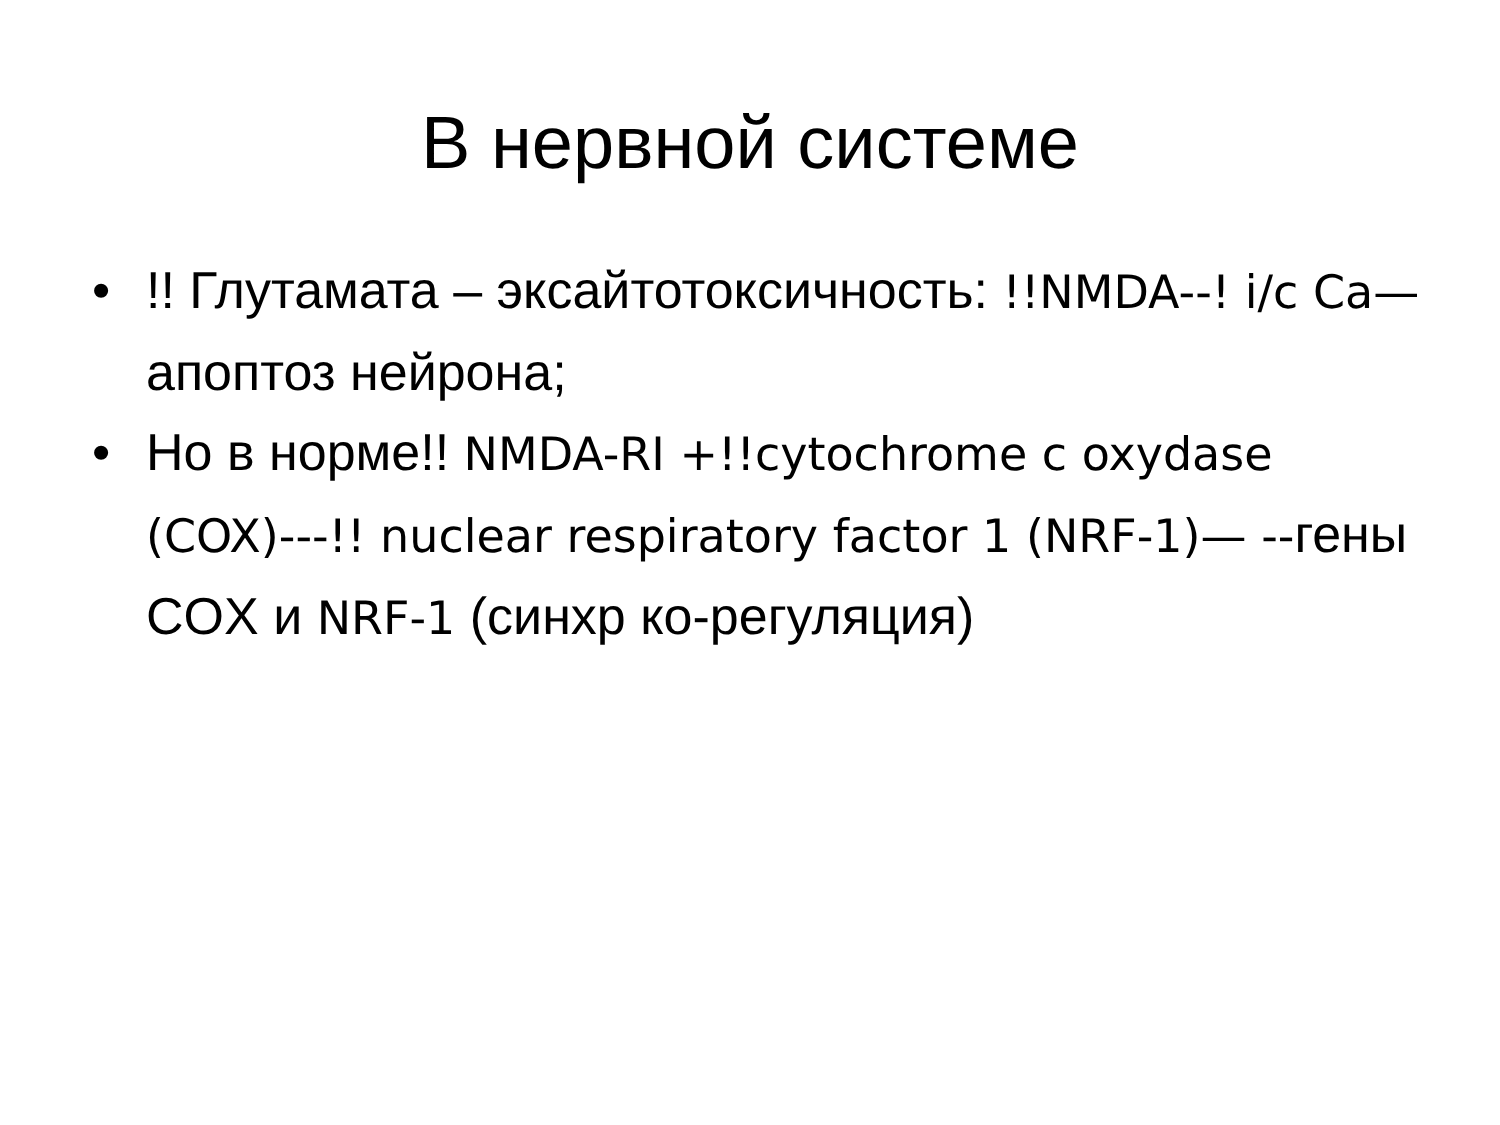В нервной системе
•!! Глутамата – эксайтотоксичность: !!NMDA--! i/c Ca—апоптоз нейрона;
• Но в норме!! NMDA-RI +!!cytochrome c oxydase (COX)---!! nuclear respiratory factor 1 (NRF-1)— --гены COX и NRF-1 (синхр ко-регуляция)